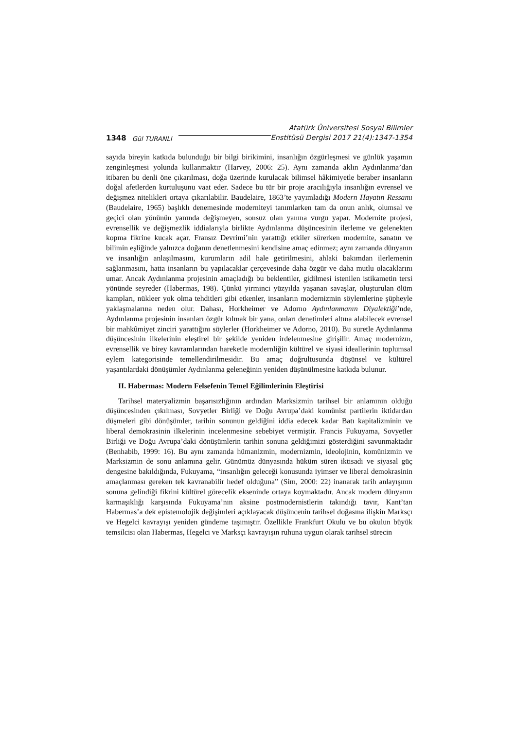1348 Gül TURANLI Atatürk Üniversitesi Sosyal Bilimler
Enstitüsü Dergisi 2017 21(4):1347-1354
sayıda bireyin katkıda bulunduğu bir bilgi birikimini, insanlığın özgürleşmesi ve günlük yaşamın zenginleşmesi yolunda kullanmaktır (Harvey, 2006: 25). Aynı zamanda aklın Aydınlanma’dan itibaren bu denli öne çıkarılması, doğa üzerinde kurulacak bilimsel hâkimiyetle beraber insanların doğal afetlerden kurtuluşunu vaat eder. Sadece bu tür bir proje aracılığıyla insanlığın evrensel ve değişmez nitelikleri ortaya çıkarılabilir. Baudelaire, 1863’te yayımladığı Modern Hayatın Ressamı (Baudelaire, 1965) başlıklı denemesinde moderniteyi tanımlarken tam da onun anlık, olumsal ve geçici olan yönünün yanında değişmeyen, sonsuz olan yanına vurgu yapar. Modernite projesi, evrensellik ve değişmezlik iddialarıyla birlikte Aydınlanma düşüncesinin ilerleme ve gelenekten kopma fikrine kucak açar. Fransız Devrimi’nin yarattığı etkiler sürerken modernite, sanatın ve bilimin eşliğinde yalnızca doğanın denetlenmesini kendisine amaç edinmez; aynı zamanda dünyanın ve insanlığın anlaşılmasını, kurumların adil hale getirilmesini, ahlaki bakımdan ilerlemenin sağlanmasını, hatta insanların bu yapılacaklar çerçevesinde daha özgür ve daha mutlu olacaklarını umar. Ancak Aydınlanma projesinin amaçladığı bu beklentiler, gidilmesi istenilen istikametin tersi yönünde seyreder (Habermas, 198). Çünkü yirminci yüzyılda yaşanan savaşlar, oluşturulan ölüm kampları, nükleer yok olma tehditleri gibi etkenler, insanların modernizmin söylemlerine şüpheyle yaklaşmalarına neden olur. Dahası, Horkheimer ve Adorno Aydınlanmanın Diyalektiği’nde, Aydınlanma projesinin insanları özgür kılmak bir yana, onları denetimleri altına alabilecek evrensel bir mahkûmiyet zinciri yarattığını söylerler (Horkheimer ve Adorno, 2010). Bu suretle Aydınlanma düşüncesinin ilkelerinin eleştirel bir şekilde yeniden irdelenmesine girişilir. Amaç modernizm, evrensellik ve birey kavramlarından hareketle modernliğin kültürel ve siyasi ideallerinin toplumsal eylem kategorisinde temellendirilmesidir. Bu amaç doğrultusunda düşünsel ve kültürel yaşantılardaki dönüşümler Aydınlanma geleneğinin yeniden düşünülmesine katkıda bulunur.
II. Habermas: Modern Felsefenin Temel Eğilimlerinin Eleştirisi
Tarihsel materyalizmin başarısızlığının ardından Marksizmin tarihsel bir anlamının olduğu düşüncesinden çıkılması, Sovyetler Birliği ve Doğu Avrupa’daki komünist partilerin iktidardan düşmeleri gibi dönüşümler, tarihin sonunun geldiğini iddia edecek kadar Batı kapitalizminin ve liberal demokrasinin ilkelerinin incelenmesine sebebiyet vermiştir. Francis Fukuyama, Sovyetler Birliği ve Doğu Avrupa’daki dönüşümlerin tarihin sonuna geldiğimizi gösterdiğini savunmaktadır (Benhabib, 1999: 16). Bu aynı zamanda hümanizmin, modernizmin, ideolojinin, komünizmin ve Marksizmin de sonu anlamına gelir. Günümüz dünyasında hüküm süren iktisadi ve siyasal güç dengesine bakıldığında, Fukuyama, “insanlığın geleceği konusunda iyimser ve liberal demokrasinin amaçlanması gereken tek kavranabilir hedef olduğuna” (Sim, 2000: 22) inanarak tarih anlayışının sonuna gelindiği fikrini kültürel görecelik ekseninde ortaya koymaktadır. Ancak modern dünyanın karmaşıklığı karşısında Fukuyama’nın aksine postmodernistlerin takındığı tavır, Kant’tan Habermas’a dek epistemolojik değişimleri açıklayacak düşüncenin tarihsel doğasına ilişkin Marksçı ve Hegelci kavrayışı yeniden gündeme taşımıştır. Özellikle Frankfurt Okulu ve bu okulun büyük temsilcisi olan Habermas, Hegelci ve Marksçı kavrayışın ruhuna uygun olarak tarihsel sürecin